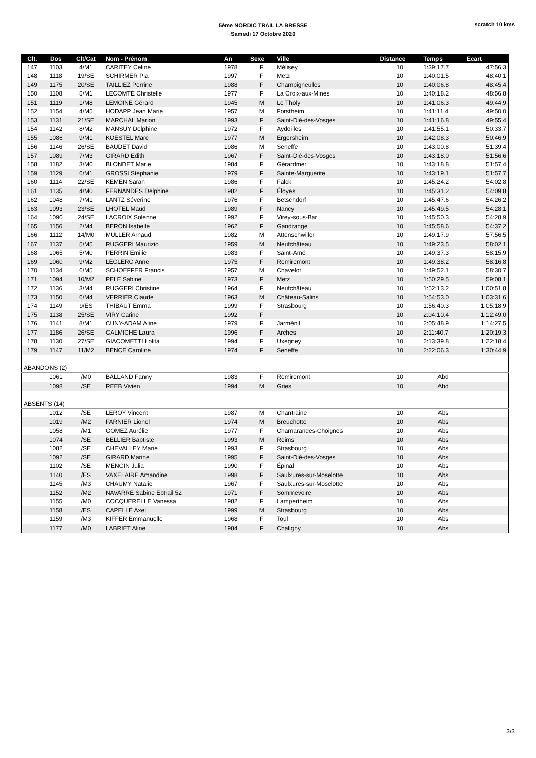5ème NORDIC TRAIL LA BRESSE
Samedi 17 Octobre 2020
scratch 10 kms
| Clt. | Dos | Clt/Cat | Nom - Prénom | An | Sexe | Ville | Distance | Temps | Ecart |
| --- | --- | --- | --- | --- | --- | --- | --- | --- | --- |
| 147 | 1103 | 4/M1 | CARITEY Celine | 1978 | F | Mélisey | 10 | 1:39:17.7 | 47:56.3 |
| 148 | 1118 | 19/SE | SCHIRMER Pia | 1997 | F | Metz | 10 | 1:40:01.5 | 48:40.1 |
| 149 | 1175 | 20/SE | TAILLIEZ Perrine | 1988 | F | Champigneulles | 10 | 1:40:06.8 | 48:45.4 |
| 150 | 1108 | 5/M1 | LECOMTE Christelle | 1977 | F | La Croix-aux-Mines | 10 | 1:40:18.2 | 48:56.8 |
| 151 | 1119 | 1/M8 | LEMOINE Gérard | 1945 | M | Le Tholy | 10 | 1:41:06.3 | 49:44.9 |
| 152 | 1154 | 4/M5 | HODAPP Jean Marie | 1957 | M | Forstheim | 10 | 1:41:11.4 | 49:50.0 |
| 153 | 1131 | 21/SE | MARCHAL Marion | 1993 | F | Saint-Dié-des-Vosges | 10 | 1:41:16.8 | 49:55.4 |
| 154 | 1142 | 8/M2 | MANSUY Delphine | 1972 | F | Aydoilles | 10 | 1:41:55.1 | 50:33.7 |
| 155 | 1086 | 9/M1 | KOESTEL Marc | 1977 | M | Ergersheim | 10 | 1:42:08.3 | 50:46.9 |
| 156 | 1146 | 26/SE | BAUDET David | 1986 | M | Seneffe | 10 | 1:43:00.8 | 51:39.4 |
| 157 | 1089 | 7/M3 | GIRARD Edith | 1967 | F | Saint-Dié-des-Vosges | 10 | 1:43:18.0 | 51:56.6 |
| 158 | 1182 | 3/M0 | BLONDET Marie | 1984 | F | Gérardmer | 10 | 1:43:18.8 | 51:57.4 |
| 159 | 1129 | 6/M1 | GROSSI Stéphanie | 1979 | F | Sainte-Marguerite | 10 | 1:43:19.1 | 51:57.7 |
| 160 | 1114 | 22/SE | KEMEN Sarah | 1986 | F | Falck | 10 | 1:45:24.2 | 54:02.8 |
| 161 | 1135 | 4/M0 | FERNANDES Delphine | 1982 | F | Éloyes | 10 | 1:45:31.2 | 54:09.8 |
| 162 | 1048 | 7/M1 | LANTZ Séverine | 1976 | F | Betschdorf | 10 | 1:45:47.6 | 54:26.2 |
| 163 | 1093 | 23/SE | LHOTEL Maud | 1989 | F | Nancy | 10 | 1:45:49.5 | 54:28.1 |
| 164 | 1090 | 24/SE | LACROIX Solenne | 1992 | F | Virey-sous-Bar | 10 | 1:45:50.3 | 54:28.9 |
| 165 | 1156 | 2/M4 | BERON Isabelle | 1962 | F | Gandrange | 10 | 1:45:58.6 | 54:37.2 |
| 166 | 1112 | 14/M0 | MULLER Arnaud | 1982 | M | Attenschwiller | 10 | 1:49:17.9 | 57:56.5 |
| 167 | 1137 | 5/M5 | RUGGERI Maurizio | 1959 | M | Neufchâteau | 10 | 1:49:23.5 | 58:02.1 |
| 168 | 1065 | 5/M0 | PERRIN Emilie | 1983 | F | Saint-Amé | 10 | 1:49:37.3 | 58:15.9 |
| 169 | 1060 | 9/M2 | LECLERC Anne | 1975 | F | Remiremont | 10 | 1:49:38.2 | 58:16.8 |
| 170 | 1134 | 6/M5 | SCHOEFFER Francis | 1957 | M | Chavelot | 10 | 1:49:52.1 | 58:30.7 |
| 171 | 1094 | 10/M2 | PELE Sabine | 1973 | F | Metz | 10 | 1:50:29.5 | 59:08.1 |
| 172 | 1136 | 3/M4 | RUGGERI Christine | 1964 | F | Neufchâteau | 10 | 1:52:13.2 | 1:00:51.8 |
| 173 | 1150 | 6/M4 | VERRIER Claude | 1963 | M | Château-Salins | 10 | 1:54:53.0 | 1:03:31.6 |
| 174 | 1149 | 9/ES | THIBAUT Emma | 1999 | F | Strasbourg | 10 | 1:56:40.3 | 1:05:18.9 |
| 175 | 1138 | 25/SE | VIRY Carine | 1992 | F | | 10 | 2:04:10.4 | 1:12:49.0 |
| 176 | 1141 | 8/M1 | CUNY-ADAM Aline | 1979 | F | Jarménil | 10 | 2:05:48.9 | 1:14:27.5 |
| 177 | 1186 | 26/SE | GALMICHE Laura | 1996 | F | Arches | 10 | 2:11:40.7 | 1:20:19.3 |
| 178 | 1130 | 27/SE | GIACOMETTI Lolita | 1994 | F | Uxegney | 10 | 2:13:39.8 | 1:22:18.4 |
| 179 | 1147 | 11/M2 | BENCE Caroline | 1974 | F | Seneffe | 10 | 2:22:06.3 | 1:30:44.9 |
| ABANDONS (2) | | | | | | | | | |
| | 1061 | /M0 | BALLAND Fanny | 1983 | F | Remiremont | 10 | Abd | |
| | 1098 | /SE | REEB Vivien | 1994 | M | Gries | 10 | Abd | |
| ABSENTS (14) | | | | | | | | | |
| | 1012 | /SE | LEROY Vincent | 1987 | M | Chantraine | 10 | Abs | |
| | 1019 | /M2 | FARNIER Lionel | 1974 | M | Breuchotte | 10 | Abs | |
| | 1058 | /M1 | GOMEZ Aurélie | 1977 | F | Chamarandes-Choignes | 10 | Abs | |
| | 1074 | /SE | BELLIER Baptiste | 1993 | M | Reims | 10 | Abs | |
| | 1082 | /SE | CHEVALLEY Marie | 1993 | F | Strasbourg | 10 | Abs | |
| | 1092 | /SE | GIRARD Marine | 1995 | F | Saint-Dié-des-Vosges | 10 | Abs | |
| | 1102 | /SE | MENGIN Julia | 1990 | F | Épinal | 10 | Abs | |
| | 1140 | /ES | VAXELAIRE Amandine | 1998 | F | Saulxures-sur-Moselotte | 10 | Abs | |
| | 1145 | /M3 | CHAUMY Natalie | 1967 | F | Saulxures-sur-Moselotte | 10 | Abs | |
| | 1152 | /M2 | NAVARRE Sabine Ebtrail 52 | 1971 | F | Sommevoire | 10 | Abs | |
| | 1155 | /M0 | COCQUERELLE Vanessa | 1982 | F | Lampertheim | 10 | Abs | |
| | 1158 | /ES | CAPELLE Axel | 1999 | M | Strasbourg | 10 | Abs | |
| | 1159 | /M3 | KIFFER Emmanuelle | 1968 | F | Toul | 10 | Abs | |
| | 1177 | /M0 | LABRIET Aline | 1984 | F | Chaligny | 10 | Abs | |
3/3